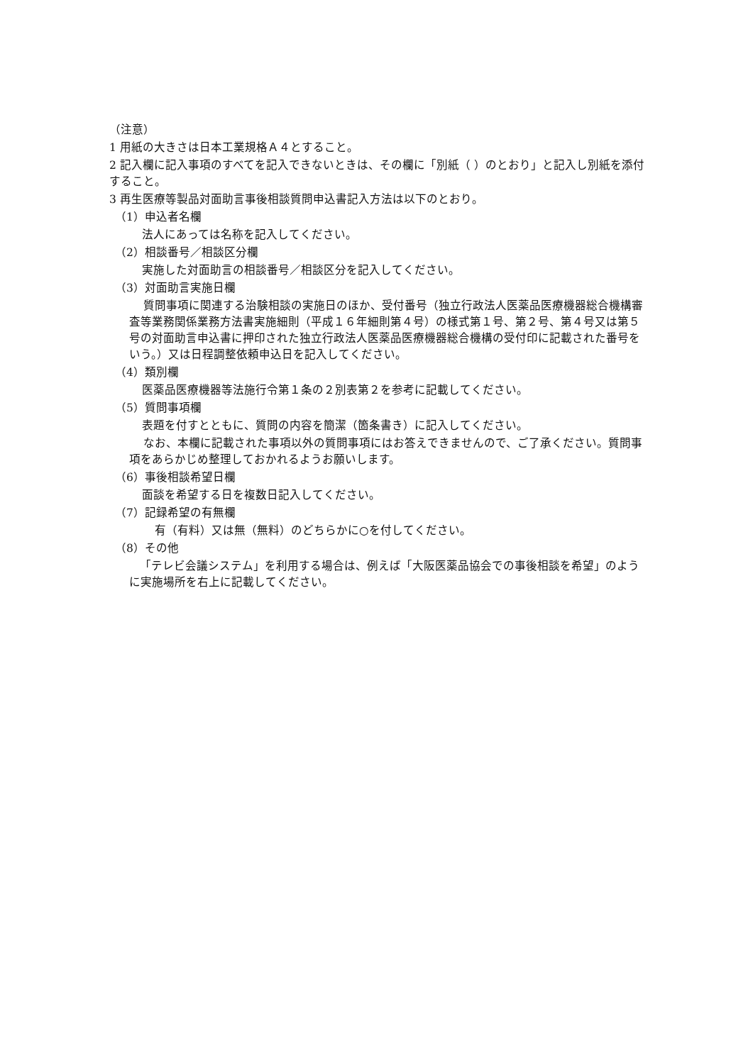（注意）
1 用紙の大きさは日本工業規格Ａ４とすること。
2 記入欄に記入事項のすべてを記入できないときは、その欄に「別紙（ ）のとおり」と記入し別紙を添付すること。
3 再生医療等製品対面助言事後相談質問申込書記入方法は以下のとおり。
（1）申込者名欄
法人にあっては名称を記入してください。
（2）相談番号／相談区分欄
実施した対面助言の相談番号／相談区分を記入してください。
（3）対面助言実施日欄
質問事項に関連する治験相談の実施日のほか、受付番号（独立行政法人医薬品医療機器総合機構審査等業務関係業務方法書実施細則（平成１６年細則第４号）の様式第１号、第２号、第４号又は第５号の対面助言申込書に押印された独立行政法人医薬品医療機器総合機構の受付印に記載された番号をいう。）又は日程調整依頼申込日を記入してください。
（4）類別欄
医薬品医療機器等法施行令第１条の２別表第２を参考に記載してください。
（5）質問事項欄
表題を付すとともに、質問の内容を簡潔（箇条書き）に記入してください。
なお、本欄に記載された事項以外の質問事項にはお答えできませんので、ご了承ください。質問事項をあらかじめ整理しておかれるようお願いします。
（6）事後相談希望日欄
面談を希望する日を複数日記入してください。
（7）記録希望の有無欄
有（有料）又は無（無料）のどちらかに○を付してください。
（8）その他
「テレビ会議システム」を利用する場合は、例えば「大阪医薬品協会での事後相談を希望」のように実施場所を右上に記載してください。